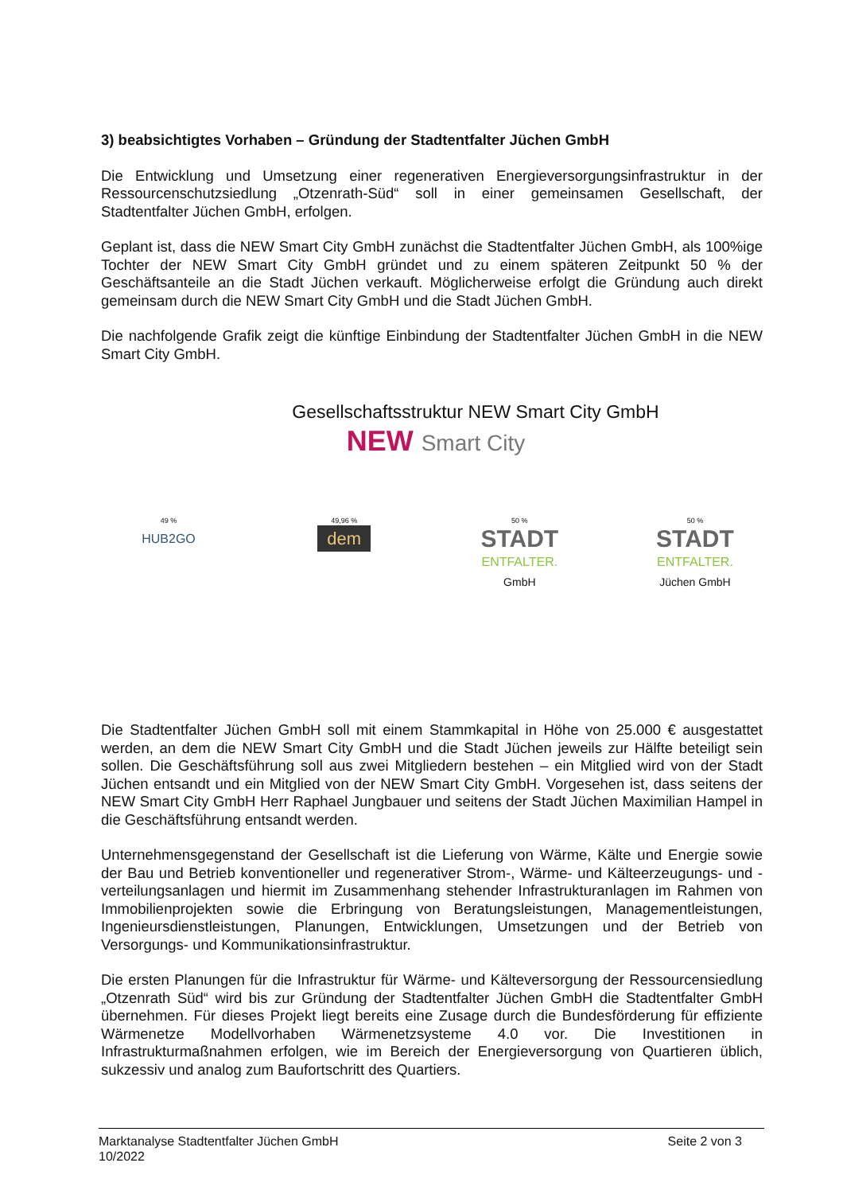3) beabsichtigtes Vorhaben – Gründung der Stadtentfalter Jüchen GmbH
Die Entwicklung und Umsetzung einer regenerativen Energieversorgungsinfrastruktur in der Ressourcenschutzsiedlung „Otzenrath-Süd“ soll in einer gemeinsamen Gesellschaft, der Stadtentfalter Jüchen GmbH, erfolgen.
Geplant ist, dass die NEW Smart City GmbH zunächst die Stadtentfalter Jüchen GmbH, als 100%ige Tochter der NEW Smart City GmbH gründet und zu einem späteren Zeitpunkt 50 % der Geschäftsanteile an die Stadt Jüchen verkauft. Möglicherweise erfolgt die Gründung auch direkt gemeinsam durch die NEW Smart City GmbH und die Stadt Jüchen GmbH.
Die nachfolgende Grafik zeigt die künftige Einbindung der Stadtentfalter Jüchen GmbH in die NEW Smart City GmbH.
Gesellschaftsstruktur NEW Smart City GmbH
NEW Smart City
49 %
HUB2GO
49,96 %
dem
50 %
STADT
ENTFALTER.
GmbH
50 %
STADT
ENTFALTER.
Jüchen GmbH
Die Stadtentfalter Jüchen GmbH soll mit einem Stammkapital in Höhe von 25.000 € ausgestattet werden, an dem die NEW Smart City GmbH und die Stadt Jüchen jeweils zur Hälfte beteiligt sein sollen. Die Geschäftsführung soll aus zwei Mitgliedern bestehen – ein Mitglied wird von der Stadt Jüchen entsandt und ein Mitglied von der NEW Smart City GmbH. Vorgesehen ist, dass seitens der NEW Smart City GmbH Herr Raphael Jungbauer und seitens der Stadt Jüchen Maximilian Hampel in die Geschäftsführung entsandt werden.
Unternehmensgegenstand der Gesellschaft ist die Lieferung von Wärme, Kälte und Energie sowie der Bau und Betrieb konventioneller und regenerativer Strom-, Wärme- und Kälteerzeugungs- und -verteilungsanlagen und hiermit im Zusammenhang stehender Infrastrukturanlagen im Rahmen von Immobilienprojekten sowie die Erbringung von Beratungsleistungen, Managementleistungen, Ingenieursdienstleistungen, Planungen, Entwicklungen, Umsetzungen und der Betrieb von Versorgungs- und Kommunikationsinfrastruktur.
Die ersten Planungen für die Infrastruktur für Wärme- und Kälteversorgung der Ressourcensiedlung „Otzenrath Süd“ wird bis zur Gründung der Stadtentfalter Jüchen GmbH die Stadtentfalter GmbH übernehmen. Für dieses Projekt liegt bereits eine Zusage durch die Bundesförderung für effiziente Wärmenetze Modellvorhaben Wärmenetzsysteme 4.0 vor. Die Investitionen in Infrastrukturmaßnahmen erfolgen, wie im Bereich der Energieversorgung von Quartieren üblich, sukzessiv und analog zum Baufortschritt des Quartiers.
Marktanalyse Stadtentfalter Jüchen GmbH
10/2022
Seite 2 von 3